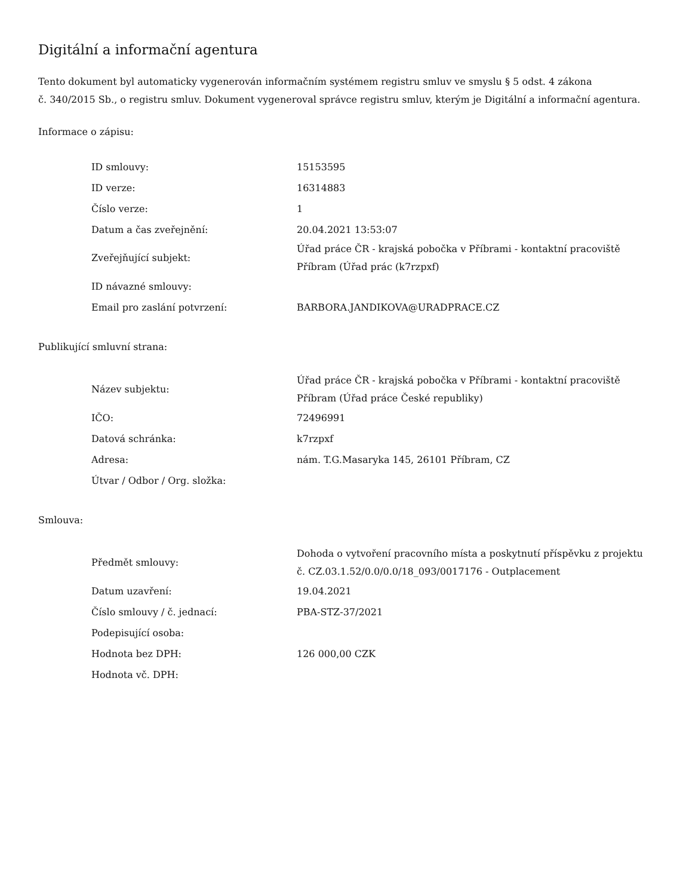Digitální a informační agentura
Tento dokument byl automaticky vygenerován informačním systémem registru smluv ve smyslu § 5 odst. 4 zákona
č. 340/2015 Sb., o registru smluv. Dokument vygeneroval správce registru smluv, kterým je Digitální a informační agentura.
Informace o zápisu:
| ID smlouvy: | 15153595 |
| ID verze: | 16314883 |
| Číslo verze: | 1 |
| Datum a čas zveřejnění: | 20.04.2021 13:53:07 |
| Zveřejňující subjekt: | Úřad práce ČR - krajská pobočka v Příbrami - kontaktní pracoviště Příbram (Úřad prác (k7rzpxf) |
| ID návazné smlouvy: | |
| Email pro zaslání potvrzení: | BARBORA.JANDIKOVA@URADPRACE.CZ |
Publikující smluvní strana:
| Název subjektu: | Úřad práce ČR - krajská pobočka v Příbrami - kontaktní pracoviště Příbram (Úřad práce České republiky) |
| IČO: | 72496991 |
| Datová schránka: | k7rzpxf |
| Adresa: | nám. T.G.Masaryka 145, 26101 Příbram, CZ |
| Útvar / Odbor / Org. složka: | |
Smlouva:
| Předmět smlouvy: | Dohoda o vytvoření pracovního místa a poskytnutí příspěvku z projektu č. CZ.03.1.52/0.0/0.0/18_093/0017176 - Outplacement |
| Datum uzavření: | 19.04.2021 |
| Číslo smlouvy / č. jednací: | PBA-STZ-37/2021 |
| Podepisující osoba: | |
| Hodnota bez DPH: | 126 000,00 CZK |
| Hodnota vč. DPH: | |